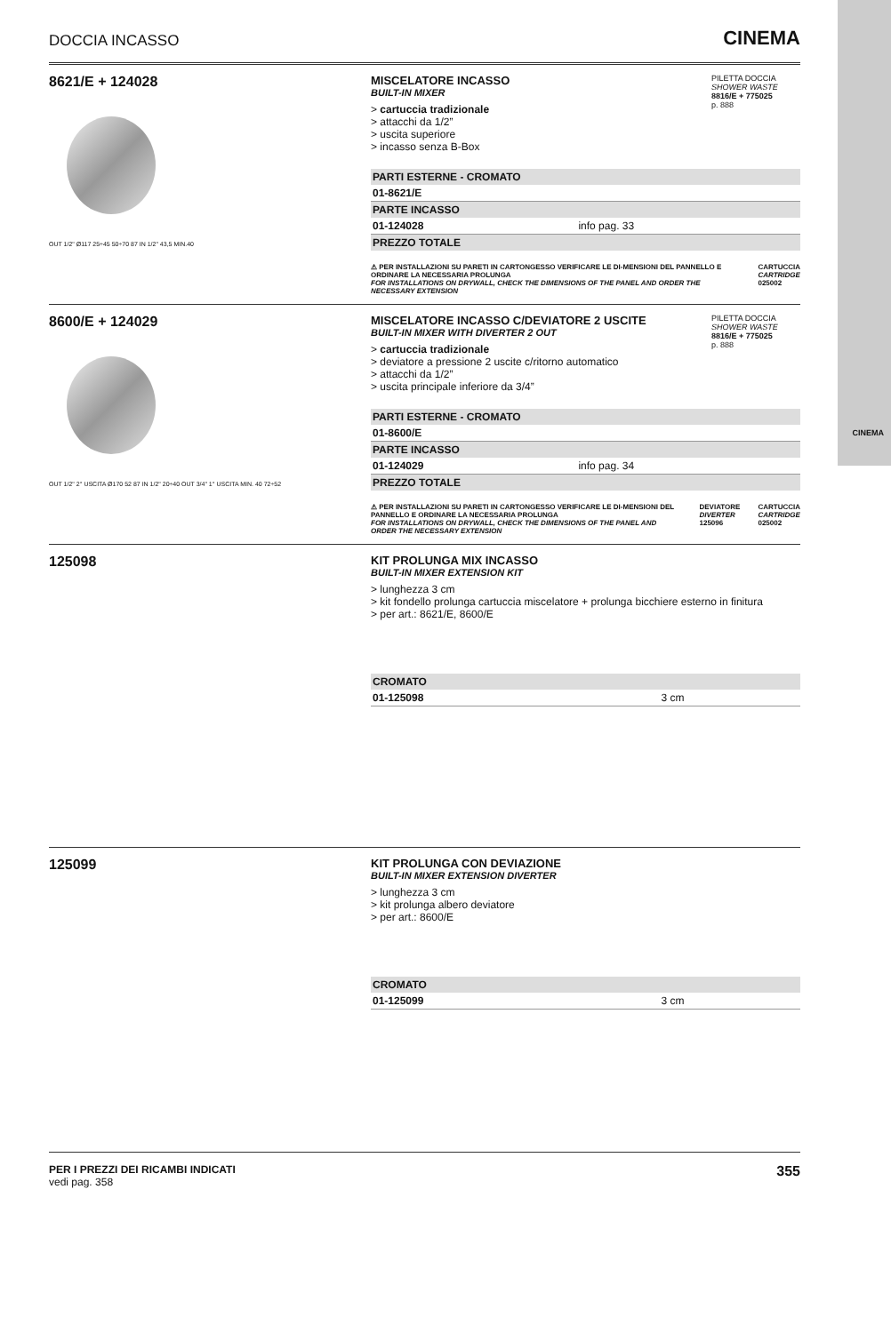CINEMA
DOCCIA INCASSO CINEMA
8621/E + 124028
OUT 1/2" Ø117 25÷45 50÷70 87 IN 1/2" 43,5 MIN.40
PILETTA DOCCIA
SHOWER WASTE
8816/E + 775025
p. 888
MISCELATORE INCASSO
BUILT-IN MIXER
> cartuccia tradizionale
> attacchi da 1/2”
> uscita superiore
> incasso senza B-Box
| PARTI ESTERNE - CROMATO | |
| --- | --- |
| 01-8621/E | |
| PARTE INCASSO | |
| 01-124028 | info pag. 33 |
| PREZZO TOTALE | |
⚠ PER INSTALLAZIONI SU PARETI IN CARTONGESSO VERIFICARE LE DI-MENSIONI DEL PANNELLO E ORDINARE LA NECESSARIA PROLUNGA
FOR INSTALLATIONS ON DRYWALL, CHECK THE DIMENSIONS OF THE PANEL AND ORDER THE NECESSARY EXTENSION
CARTUCCIA
CARTRIDGE
025002
8600/E + 124029
OUT 1/2" 2° USCITA Ø170 52 87 IN 1/2" 20÷40 OUT 3/4" 1° USCITA MIN. 40 72÷52
PILETTA DOCCIA
SHOWER WASTE
8816/E + 775025
p. 888
MISCELATORE INCASSO C/DEVIATORE 2 USCITE
BUILT-IN MIXER WITH DIVERTER 2 OUT
> cartuccia tradizionale
> deviatore a pressione 2 uscite c/ritorno automatico
> attacchi da 1/2”
> uscita principale inferiore da 3/4”
| PARTI ESTERNE - CROMATO | |
| --- | --- |
| 01-8600/E | |
| PARTE INCASSO | |
| 01-124029 | info pag. 34 |
| PREZZO TOTALE | |
⚠ PER INSTALLAZIONI SU PARETI IN CARTONGESSO VERIFICARE LE DI-MENSIONI DEL PANNELLO E ORDINARE LA NECESSARIA PROLUNGA
FOR INSTALLATIONS ON DRYWALL, CHECK THE DIMENSIONS OF THE PANEL AND ORDER THE NECESSARY EXTENSION
DEVIATORE
DIVERTER
125096
CARTUCCIA
CARTRIDGE
025002
125098
KIT PROLUNGA MIX INCASSO
BUILT-IN MIXER EXTENSION KIT
> lunghezza 3 cm
> kit fondello prolunga cartuccia miscelatore + prolunga bicchiere esterno in finitura
> per art.: 8621/E, 8600/E
| CROMATO | |
| --- | --- |
| 01-125098 | 3 cm |
125099
KIT PROLUNGA CON DEVIAZIONE
BUILT-IN MIXER EXTENSION DIVERTER
> lunghezza 3 cm
> kit prolunga albero deviatore
> per art.: 8600/E
| CROMATO | |
| --- | --- |
| 01-125099 | 3 cm |
PER I PREZZI DEI RICAMBI INDICATI
vedi pag. 358
355